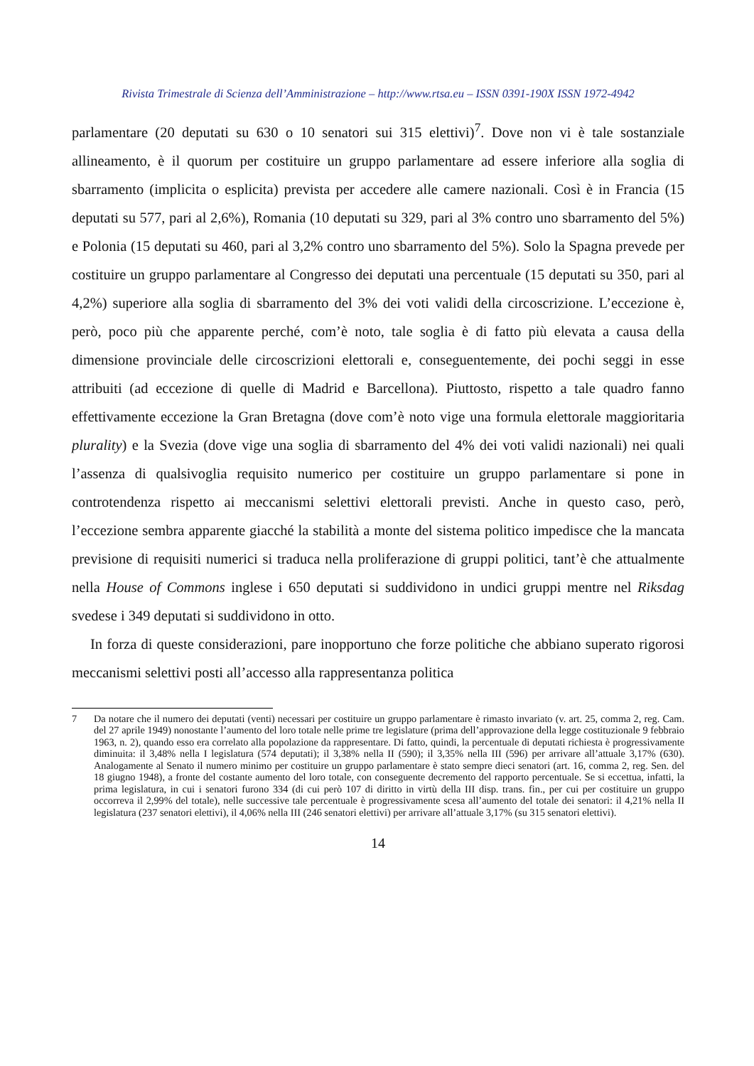Rivista Trimestrale di Scienza dell’Amministrazione – http://www.rtsa.eu – ISSN 0391-190X ISSN 1972-4942
parlamentare (20 deputati su 630 o 10 senatori sui 315 elettivi)<sup>7</sup>. Dove non vi è tale sostanziale allineamento, è il quorum per costituire un gruppo parlamentare ad essere inferiore alla soglia di sbarramento (implicita o esplicita) prevista per accedere alle camere nazionali. Così è in Francia (15 deputati su 577, pari al 2,6%), Romania (10 deputati su 329, pari al 3% contro uno sbarramento del 5%) e Polonia (15 deputati su 460, pari al 3,2% contro uno sbarramento del 5%). Solo la Spagna prevede per costituire un gruppo parlamentare al Congresso dei deputati una percentuale (15 deputati su 350, pari al 4,2%) superiore alla soglia di sbarramento del 3% dei voti validi della circoscrizione. L’eccezione è, però, poco più che apparente perché, com’è noto, tale soglia è di fatto più elevata a causa della dimensione provinciale delle circoscrizioni elettorali e, conseguentemente, dei pochi seggi in esse attribuiti (ad eccezione di quelle di Madrid e Barcellona). Piuttosto, rispetto a tale quadro fanno effettivamente eccezione la Gran Bretagna (dove com’è noto vige una formula elettorale maggioritaria plurality) e la Svezia (dove vige una soglia di sbarramento del 4% dei voti validi nazionali) nei quali l’assenza di qualsivoglia requisito numerico per costituire un gruppo parlamentare si pone in controtendenza rispetto ai meccanismi selettivi elettorali previsti. Anche in questo caso, però, l’eccezione sembra apparente giacché la stabilità a monte del sistema politico impedisce che la mancata previsione di requisiti numerici si traduca nella proliferazione di gruppi politici, tant’è che attualmente nella House of Commons inglese i 650 deputati si suddividono in undici gruppi mentre nel Riksdag svedese i 349 deputati si suddividono in otto.
In forza di queste considerazioni, pare inopportuno che forze politiche che abbiano superato rigorosi meccanismi selettivi posti all’accesso alla rappresentanza politica
7 Da notare che il numero dei deputati (venti) necessari per costituire un gruppo parlamentare è rimasto invariato (v. art. 25, comma 2, reg. Cam. del 27 aprile 1949) nonostante l’aumento del loro totale nelle prime tre legislature (prima dell’approvazione della legge costituzionale 9 febbraio 1963, n. 2), quando esso era correlato alla popolazione da rappresentare. Di fatto, quindi, la percentuale di deputati richiesta è progressivamente diminuita: il 3,48% nella I legislatura (574 deputati); il 3,38% nella II (590); il 3,35% nella III (596) per arrivare all’attuale 3,17% (630). Analogamente al Senato il numero minimo per costituire un gruppo parlamentare è stato sempre dieci senatori (art. 16, comma 2, reg. Sen. del 18 giugno 1948), a fronte del costante aumento del loro totale, con conseguente decremento del rapporto percentuale. Se si eccettua, infatti, la prima legislatura, in cui i senatori furono 334 (di cui però 107 di diritto in virtù della III disp. trans. fin., per cui per costituire un gruppo occorreva il 2,99% del totale), nelle successive tale percentuale è progressivamente scesa all’aumento del totale dei senatori: il 4,21% nella II legislatura (237 senatori elettivi), il 4,06% nella III (246 senatori elettivi) per arrivare all’attuale 3,17% (su 315 senatori elettivi).
14